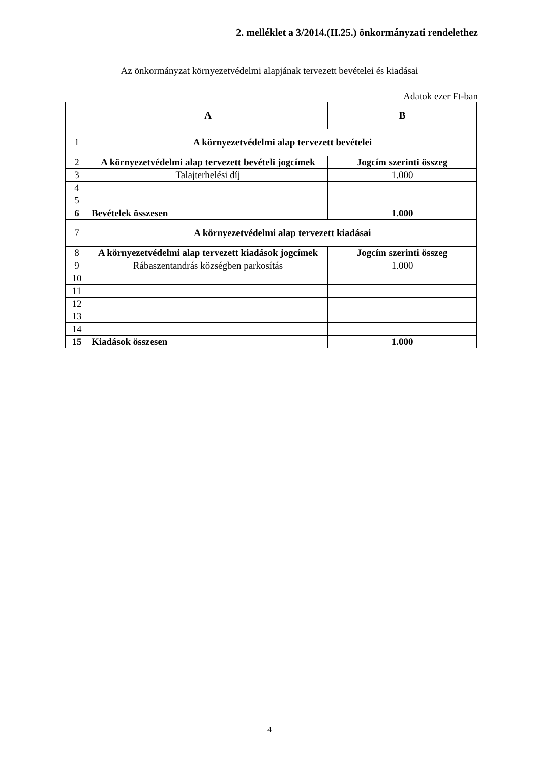2. melléklet a 3/2014.(II.25.) önkormányzati rendelethez
Az önkormányzat környezetvédelmi alapjának tervezett bevételei és kiadásai
Adatok ezer Ft-ban
| | A | B |
| --- | --- | --- |
| 1 | A környezetvédelmi alap tervezett bevételei | |
| 2 | A környezetvédelmi alap tervezett bevételi jogcímek | Jogcím szerinti összeg |
| 3 | Talajterhelési díj | 1.000 |
| 4 | | |
| 5 | | |
| 6 | Bevételek összesen | 1.000 |
| 7 | A környezetvédelmi alap tervezett kiadásai | |
| 8 | A környezetvédelmi alap tervezett kiadások jogcímek | Jogcím szerinti összeg |
| 9 | Rábaszentandrás községben parkosítás | 1.000 |
| 10 | | |
| 11 | | |
| 12 | | |
| 13 | | |
| 14 | | |
| 15 | Kiadások összesen | 1.000 |
4